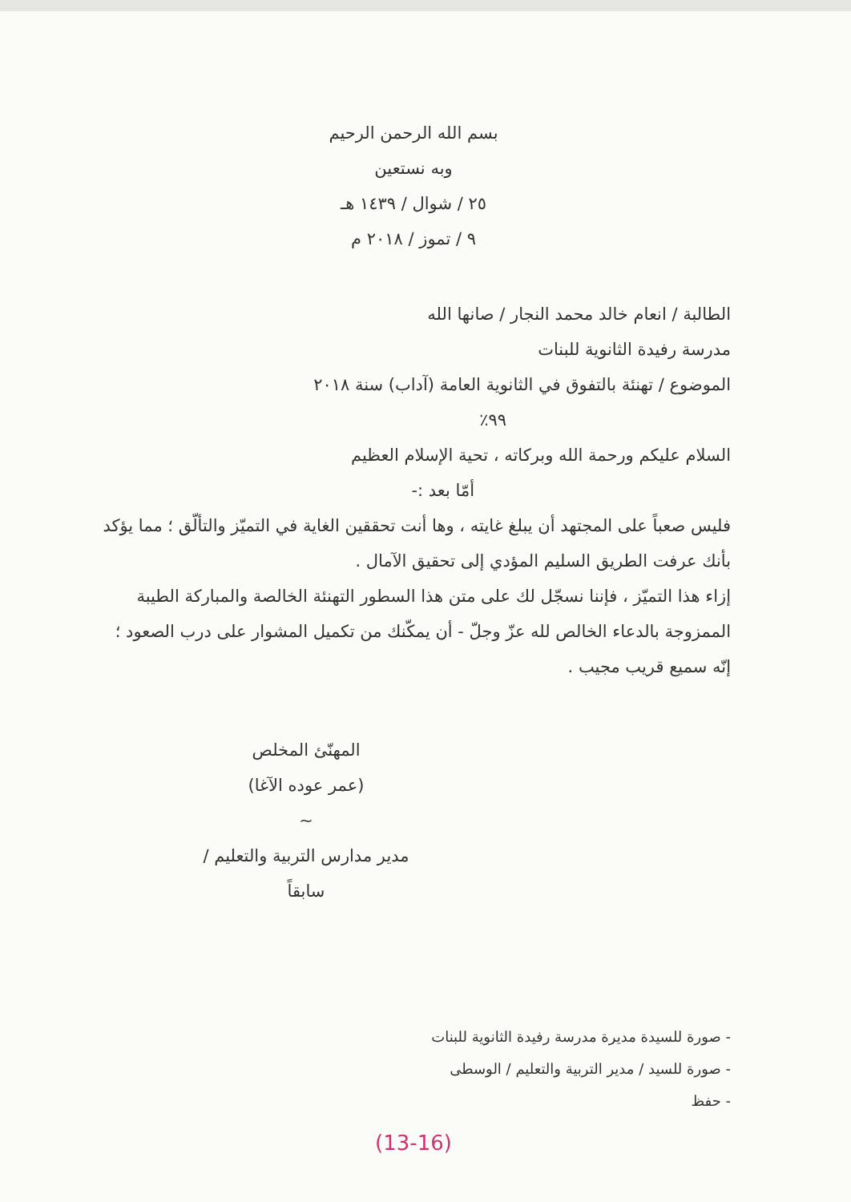بسم الله الرحمن الرحيم
وبه نستعين
٢٥ / شوال / ١٤٣٩ هـ
٩ / تموز / ٢٠١٨ م
الطالبة / انعام خالد محمد النجار / صانها الله
مدرسة رفيدة الثانوية للبنات
الموضوع / تهنئة بالتفوق في الثانوية العامة (آداب) سنة ٢٠١٨
٩٩٪
السلام عليكم ورحمة الله وبركاته ، تحية الإسلام العظيم
أمّا بعد :-
فليس صعباً على المجتهد أن يبلغ غايته ، وها أنت تحققين الغاية في التميّز والتألّق ؛ مما يؤكد بأنك عرفت الطريق السليم المؤدي إلى تحقيق الآمال .
إزاء هذا التميّز ، فإننا نسجّل لك على متن هذا السطور التهنئة الخالصة والمباركة الطيبة الممزوجة بالدعاء الخالص لله عزّ وجلّ - أن يمكّنك من تكميل المشوار على درب الصعود ؛ إنّه سميع قريب مجيب .
المهنّئ المخلص
(عمر عوده الآغا)
~
مدير مدارس التربية والتعليم / سابقاً
- صورة للسيدة مديرة مدرسة رفيدة الثانوية للبنات
- صورة للسيد / مدير التربية والتعليم / الوسطى
- حفظ
(13-16)